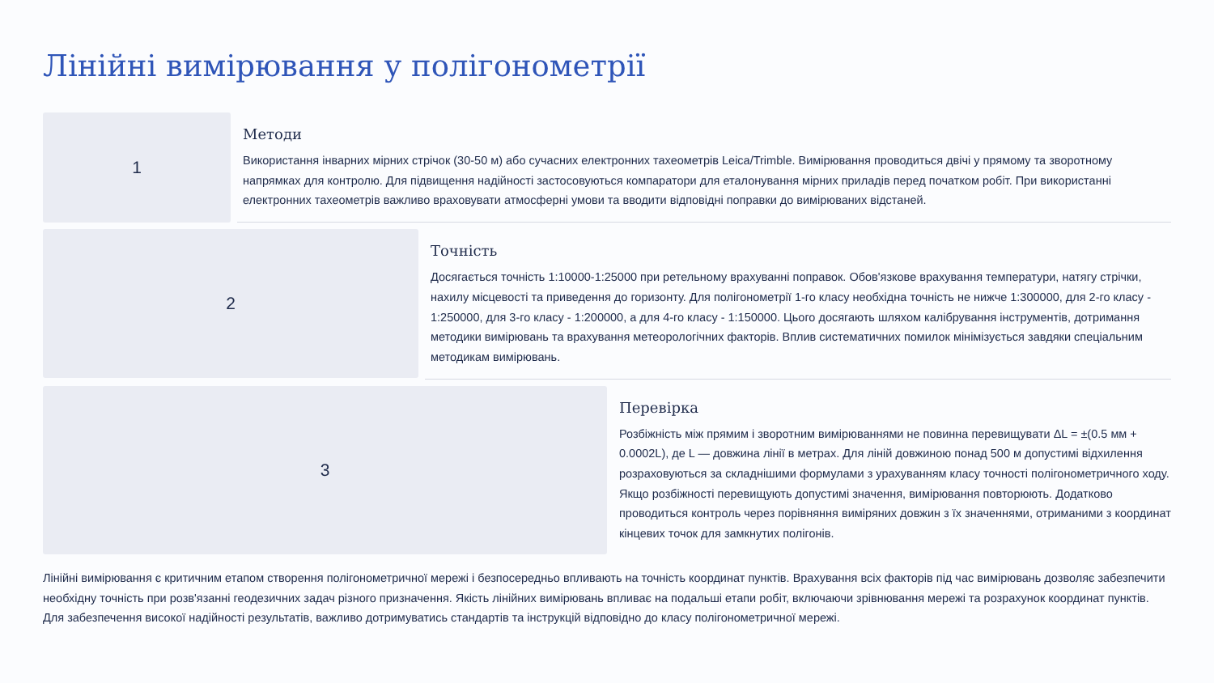Лінійні вимірювання у полігонометрії
1
Методи
Використання інварних мірних стрічок (30-50 м) або сучасних електронних тахеометрів Leica/Trimble. Вимірювання проводиться двічі у прямому та зворотному напрямках для контролю. Для підвищення надійності застосовуються компаратори для еталонування мірних приладів перед початком робіт. При використанні електронних тахеометрів важливо враховувати атмосферні умови та вводити відповідні поправки до вимірюваних відстаней.
2
Точність
Досягається точність 1:10000-1:25000 при ретельному врахуванні поправок. Обов'язкове врахування температури, натягу стрічки, нахилу місцевості та приведення до горизонту. Для полігонометрії 1-го класу необхідна точність не нижче 1:300000, для 2-го класу - 1:250000, для 3-го класу - 1:200000, а для 4-го класу - 1:150000. Цього досягають шляхом калібрування інструментів, дотримання методики вимірювань та врахування метеорологічних факторів. Вплив систематичних помилок мінімізується завдяки спеціальним методикам вимірювань.
3
Перевірка
Розбіжність між прямим і зворотним вимірюваннями не повинна перевищувати ΔL = ±(0.5 мм + 0.0002L), де L — довжина лінії в метрах. Для ліній довжиною понад 500 м допустимі відхилення розраховуються за складнішими формулами з урахуванням класу точності полігонометричного ходу. Якщо розбіжності перевищують допустимі значення, вимірювання повторюють. Додатково проводиться контроль через порівняння виміряних довжин з їх значеннями, отриманими з координат кінцевих точок для замкнутих полігонів.
Лінійні вимірювання є критичним етапом створення полігонометричної мережі і безпосередньо впливають на точність координат пунктів. Врахування всіх факторів під час вимірювань дозволяє забезпечити необхідну точність при розв'язанні геодезичних задач різного призначення. Якість лінійних вимірювань впливає на подальші етапи робіт, включаючи зрівнювання мережі та розрахунок координат пунктів. Для забезпечення високої надійності результатів, важливо дотримуватись стандартів та інструкцій відповідно до класу полігонометричної мережі.